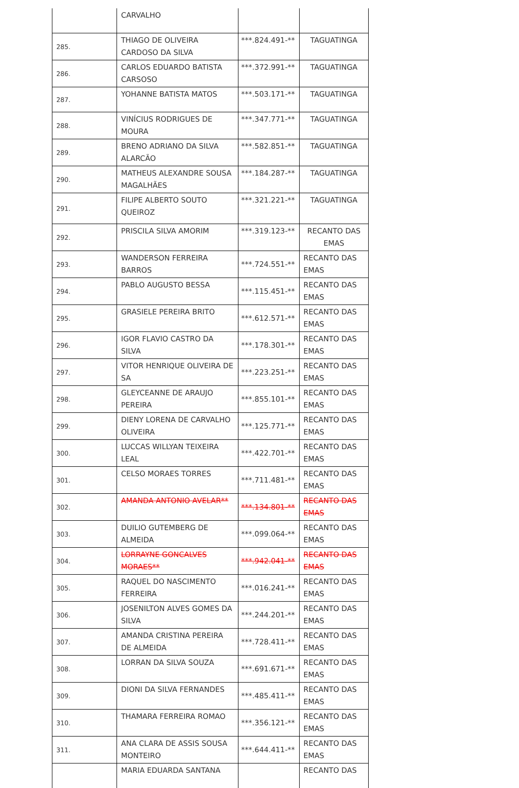| | CARVALHO | | |
| 285. | THIAGO DE OLIVEIRA CARDOSO DA SILVA | ***.824.491-** | TAGUATINGA |
| 286. | CARLOS EDUARDO BATISTA CARSOSO | ***.372.991-** | TAGUATINGA |
| 287. | YOHANNE BATISTA MATOS | ***.503.171-** | TAGUATINGA |
| 288. | VINÍCIUS RODRIGUES DE MOURA | ***.347.771-** | TAGUATINGA |
| 289. | BRENO ADRIANO DA SILVA ALARCÃO | ***.582.851-** | TAGUATINGA |
| 290. | MATHEUS ALEXANDRE SOUSA MAGALHÃES | ***.184.287-** | TAGUATINGA |
| 291. | FILIPE ALBERTO SOUTO QUEIROZ | ***.321.221-** | TAGUATINGA |
| 292. | PRISCILA SILVA AMORIM | ***.319.123-** | RECANTO DAS EMAS |
| 293. | WANDERSON FERREIRA BARROS | ***.724.551-** | RECANTO DAS EMAS |
| 294. | PABLO AUGUSTO BESSA | ***.115.451-** | RECANTO DAS EMAS |
| 295. | GRASIELE PEREIRA BRITO | ***.612.571-** | RECANTO DAS EMAS |
| 296. | IGOR FLAVIO CASTRO DA SILVA | ***.178.301-** | RECANTO DAS EMAS |
| 297. | VITOR HENRIQUE OLIVEIRA DE SA | ***.223.251-** | RECANTO DAS EMAS |
| 298. | GLEYCEANNE DE ARAUJO PEREIRA | ***.855.101-** | RECANTO DAS EMAS |
| 299. | DIENY LORENA DE CARVALHO OLIVEIRA | ***.125.771-** | RECANTO DAS EMAS |
| 300. | LUCCAS WILLYAN TEIXEIRA LEAL | ***.422.701-** | RECANTO DAS EMAS |
| 301. | CELSO MORAES TORRES | ***.711.481-** | RECANTO DAS EMAS |
| 302. | AMANDA ANTONIO AVELAR** | ***.134.801-** | RECANTO DAS EMAS |
| 303. | DUILIO GUTEMBERG DE ALMEIDA | ***.099.064-** | RECANTO DAS EMAS |
| 304. | LORRAYNE GONCALVES MORAES** | ***.942.041-** | RECANTO DAS EMAS |
| 305. | RAQUEL DO NASCIMENTO FERREIRA | ***.016.241-** | RECANTO DAS EMAS |
| 306. | JOSENILTON ALVES GOMES DA SILVA | ***.244.201-** | RECANTO DAS EMAS |
| 307. | AMANDA CRISTINA PEREIRA DE ALMEIDA | ***.728.411-** | RECANTO DAS EMAS |
| 308. | LORRAN DA SILVA SOUZA | ***.691.671-** | RECANTO DAS EMAS |
| 309. | DIONI DA SILVA FERNANDES | ***.485.411-** | RECANTO DAS EMAS |
| 310. | THAMARA FERREIRA ROMAO | ***.356.121-** | RECANTO DAS EMAS |
| 311. | ANA CLARA DE ASSIS SOUSA MONTEIRO | ***.644.411-** | RECANTO DAS EMAS |
| | MARIA EDUARDA SANTANA | | RECANTO DAS |